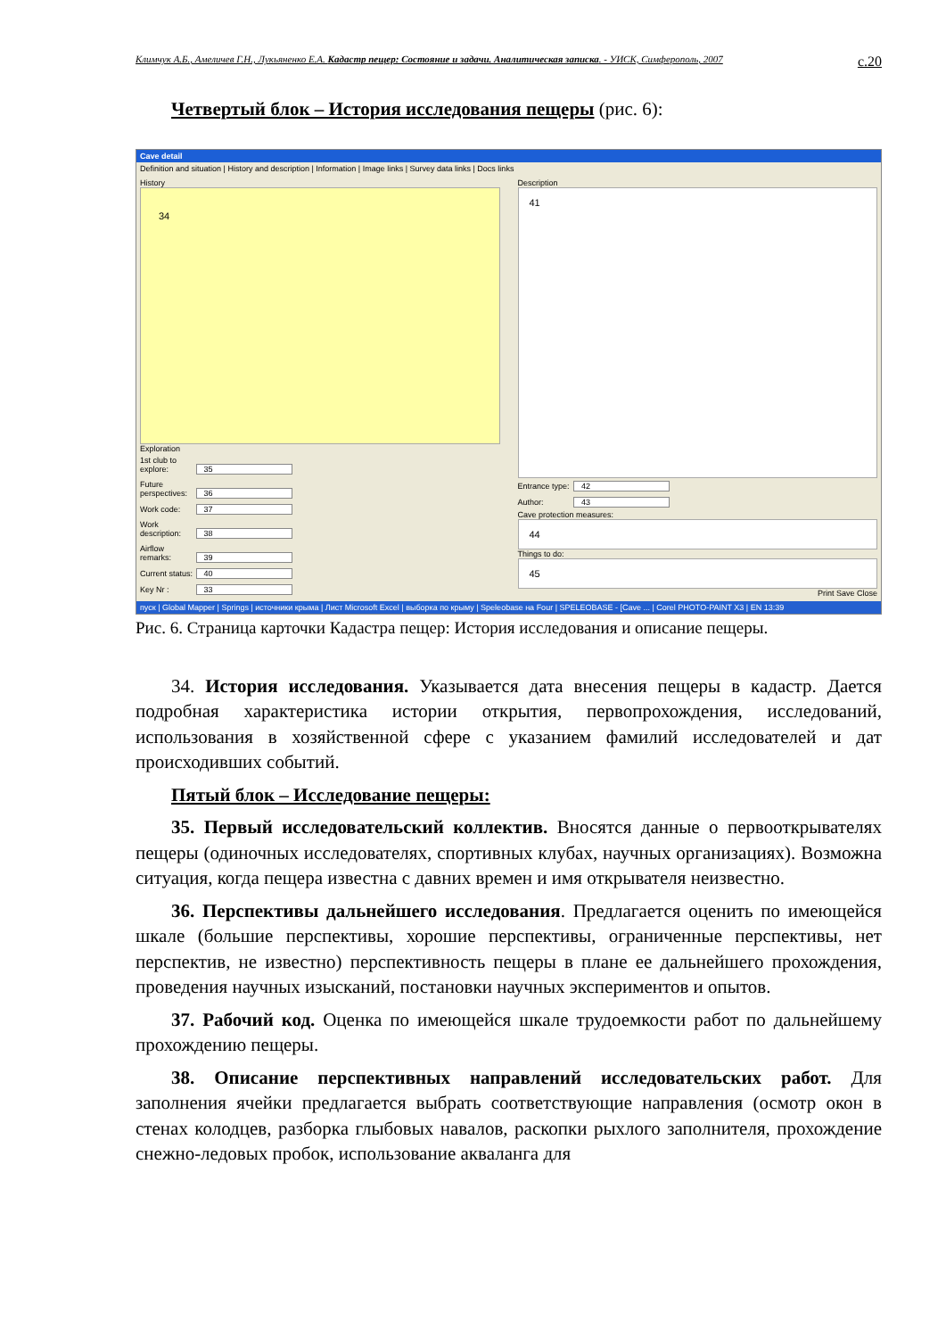Климчук А.Б., Амеличев Г.Н., Лукьяненко Е.А. Кадастр пещер: Состояние и задачи. Аналитическая записка. - УИСК, Симферополь, 2007 с.20
Четвертый блок – История исследования пещеры (рис. 6):
Cave detail
Definition and situation | History and description | Information | Image links | Survey data links | Docs links
History
34
Exploration
1st club to explore: 35
Future perspectives: 36
Work code: 37
Work description: 38
Airflow remarks: 39
Current status: 40
Key Nr : 33
Description
41
Entrance type: 42
Author: 43
Cave protection measures:
44
Things to do:
45
Print Save Close
пуск | Global Mapper | Springs | источники крыма | Лист Microsoft Excel | выборка по крыму | Speleobase на Four | SPELEOBASE - [Cave ... | Corel PHOTO-PAINT X3 | EN 13:39
Рис. 6. Страница карточки Кадастра пещер: История исследования и описание пещеры.
34. История исследования. Указывается дата внесения пещеры в кадастр. Дается подробная характеристика истории открытия, первопрохождения, исследований, использования в хозяйственной сфере с указанием фамилий исследователей и дат происходивших событий.
Пятый блок – Исследование пещеры:
35. Первый исследовательский коллектив. Вносятся данные о первооткрывателях пещеры (одиночных исследователях, спортивных клубах, научных организациях). Возможна ситуация, когда пещера известна с давних времен и имя открывателя неизвестно.
36. Перспективы дальнейшего исследования. Предлагается оценить по имеющейся шкале (большие перспективы, хорошие перспективы, ограниченные перспективы, нет перспектив, не известно) перспективность пещеры в плане ее дальнейшего прохождения, проведения научных изысканий, постановки научных экспериментов и опытов.
37. Рабочий код. Оценка по имеющейся шкале трудоемкости работ по дальнейшему прохождению пещеры.
38. Описание перспективных направлений исследовательских работ. Для заполнения ячейки предлагается выбрать соответствующие направления (осмотр окон в стенах колодцев, разборка глыбовых навалов, раскопки рыхлого заполнителя, прохождение снежно-ледовых пробок, использование акваланга для